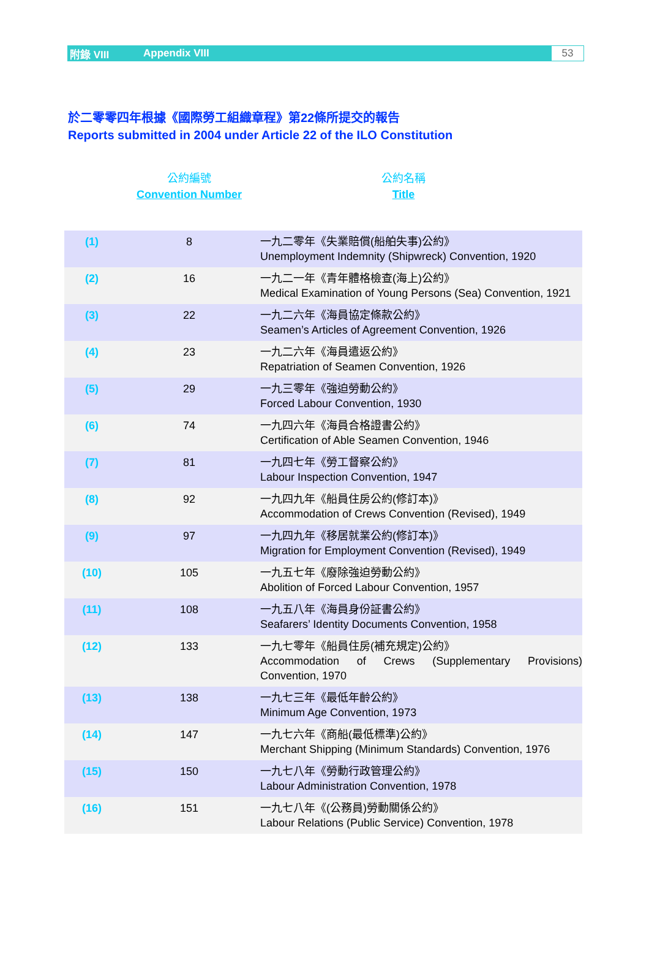附錄 VIII Appendix VIII 53
於二零零四年根據《國際勞工組織章程》第22條所提交的報告
Reports submitted in 2004 under Article 22 of the ILO Constitution
公約編號
Convention Number
公約名稱
Title
| (1) | 8 | 一九二零年《失業賠償(船舶失事)公約》 Unemployment Indemnity (Shipwreck) Convention, 1920 |
| (2) | 16 | 一九二一年《青年體格檢查(海上)公約》 Medical Examination of Young Persons (Sea) Convention, 1921 |
| (3) | 22 | 一九二六年《海員協定條款公約》 Seamen’s Articles of Agreement Convention, 1926 |
| (4) | 23 | 一九二六年《海員遣返公約》 Repatriation of Seamen Convention, 1926 |
| (5) | 29 | 一九三零年《強迫勞動公約》 Forced Labour Convention, 1930 |
| (6) | 74 | 一九四六年《海員合格證書公約》 Certification of Able Seamen Convention, 1946 |
| (7) | 81 | 一九四七年《勞工督察公約》 Labour Inspection Convention, 1947 |
| (8) | 92 | 一九四九年《船員住房公約(修訂本)》 Accommodation of Crews Convention (Revised), 1949 |
| (9) | 97 | 一九四九年《移居就業公約(修訂本)》 Migration for Employment Convention (Revised), 1949 |
| (10) | 105 | 一九五七年《廢除強迫勞動公約》 Abolition of Forced Labour Convention, 1957 |
| (11) | 108 | 一九五八年《海員身份証書公約》 Seafarers’ Identity Documents Convention, 1958 |
| (12) | 133 | 一九七零年《船員住房(補充規定)公約》 Accommodation of Crews (Supplementary Provisions) Convention, 1970 |
| (13) | 138 | 一九七三年《最低年齡公約》 Minimum Age Convention, 1973 |
| (14) | 147 | 一九七六年《商船(最低標準)公約》 Merchant Shipping (Minimum Standards) Convention, 1976 |
| (15) | 150 | 一九七八年《勞動行政管理公約》 Labour Administration Convention, 1978 |
| (16) | 151 | 一九七八年《(公務員)勞動關係公約》 Labour Relations (Public Service) Convention, 1978 |